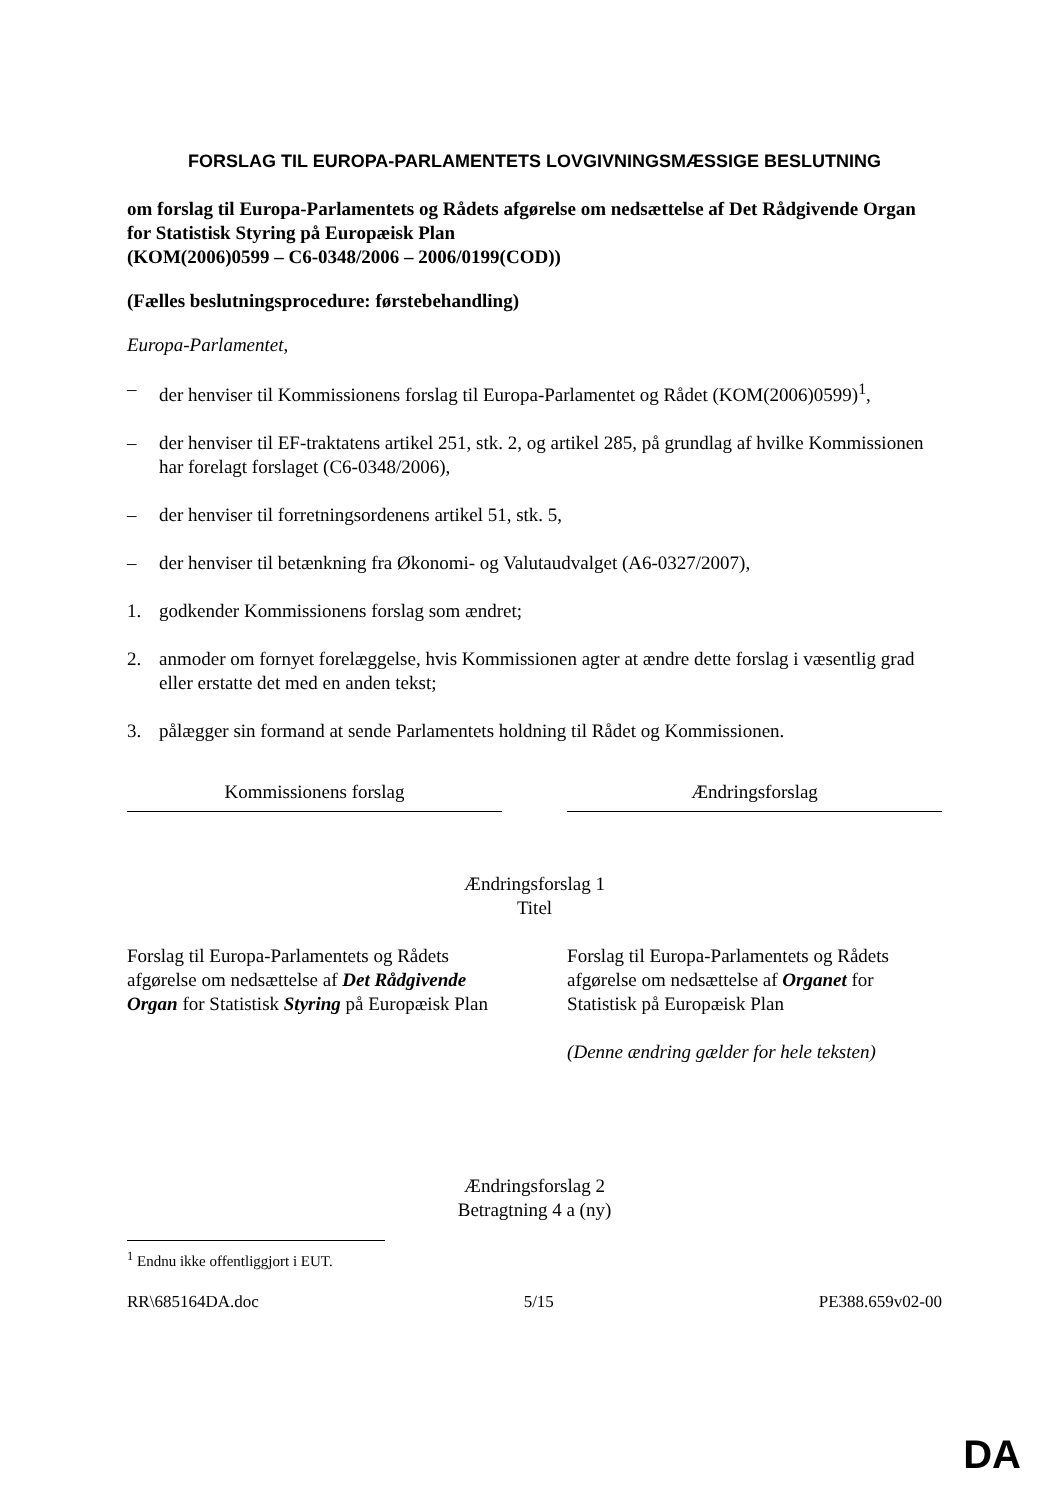FORSLAG TIL EUROPA-PARLAMENTETS LOVGIVNINGSMÆSSIGE BESLUTNING
om forslag til Europa-Parlamentets og Rådets afgørelse om nedsættelse af Det Rådgivende Organ for Statistisk Styring på Europæisk Plan
(KOM(2006)0599 – C6-0348/2006 – 2006/0199(COD))
(Fælles beslutningsprocedure: førstebehandling)
Europa-Parlamentet,
– der henviser til Kommissionens forslag til Europa-Parlamentet og Rådet (KOM(2006)0599)<sup>1</sup>,
– der henviser til EF-traktatens artikel 251, stk. 2, og artikel 285, på grundlag af hvilke Kommissionen har forelagt forslaget (C6-0348/2006),
– der henviser til forretningsordenens artikel 51, stk. 5,
– der henviser til betænkning fra Økonomi- og Valutaudvalget (A6-0327/2007),
1. godkender Kommissionens forslag som ændret;
2. anmoder om fornyet forelæggelse, hvis Kommissionen agter at ændre dette forslag i væsentlig grad eller erstatte det med en anden tekst;
3. pålægger sin formand at sende Parlamentets holdning til Rådet og Kommissionen.
| Kommissionens forslag | | Ændringsforslag |
| --- | --- | --- |
Ændringsforslag 1
Titel
| Forslag til Europa-Parlamentets og Rådets afgørelse om nedsættelse af Det Rådgivende Organ for Statistisk Styring på Europæisk Plan | | Forslag til Europa-Parlamentets og Rådets afgørelse om nedsættelse af Organet for Statistisk på Europæisk Plan (Denne ændring gælder for hele teksten) |
Ændringsforslag 2
Betragtning 4 a (ny)
<sup>1</sup> Endnu ikke offentliggjort i EUT.
RR\685164DA.doc 5/15 PE388.659v02-00
DA